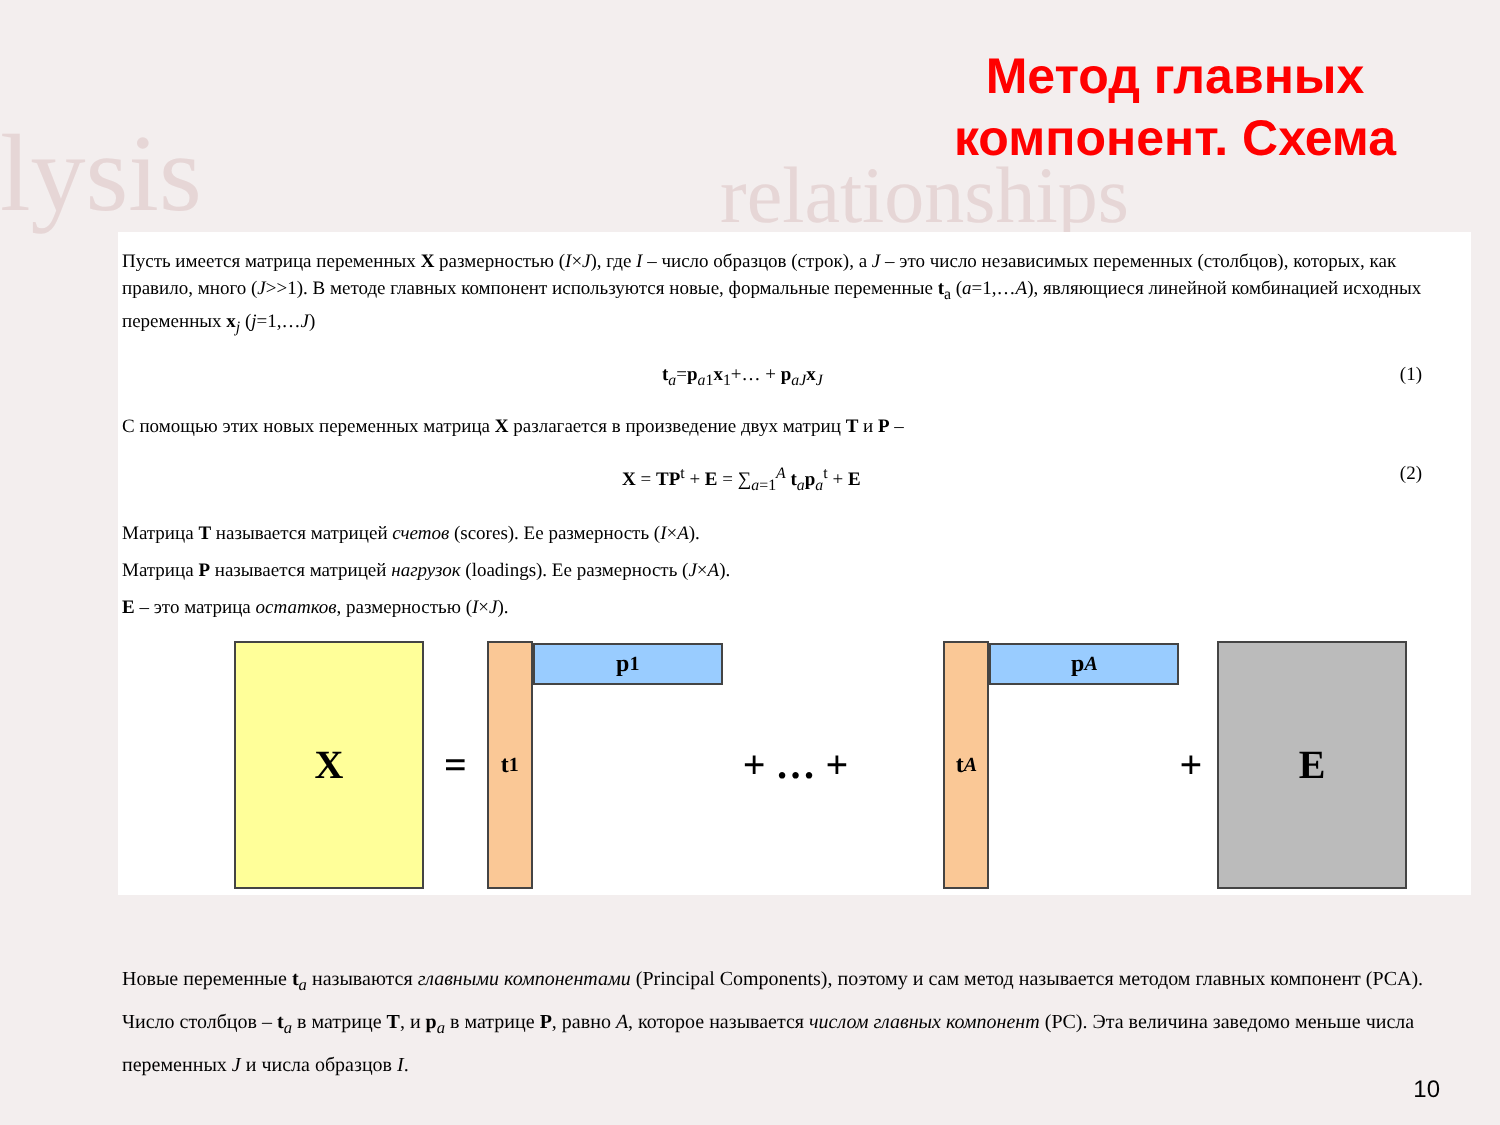lysis relationships
Метод главных компонент. Схема
Пусть имеется матрица переменных X размерностью (I×J), где I – число образцов (строк), а J – это число независимых переменных (столбцов), которых, как правило, много (J>>1). В методе главных компонент используются новые, формальные переменные t<sub>a</sub> (a=1,…A), являющиеся линейной комбинацией исходных переменных x<sub>j</sub> (j=1,…J)
t<sub>a</sub>=p<sub>a1</sub>x<sub>1</sub>+… + p<sub>aJ</sub>x<sub>J</sub> (1)
С помощью этих новых переменных матрица X разлагается в произведение двух матриц T и P –
X = TP<sup>t</sup> + E = ∑<sub>a=1</sub><sup>A</sup> t<sub>a</sub>p<sub>a</sub><sup>t</sup> + E (2)
Матрица T называется матрицей счетов (scores). Ее размерность (I×A).
Матрица P называется матрицей нагрузок (loadings). Ее размерность (J×A).
E – это матрица остатков, размерностью (I×J).
X
=
t<sub>1</sub>
p<sub>1</sub>
+ … +
t<sub>A</sub>
p<sub>A</sub>
+
E
Новые переменные t<sub>a</sub> называются главными компонентами (Principal Components), поэтому и сам метод называется методом главных компонент (PCA). Число столбцов – t<sub>a</sub> в матрице T, и p<sub>a</sub> в матрице P, равно A, которое называется числом главных компонент (PC). Эта величина заведомо меньше числа переменных J и числа образцов I.
10